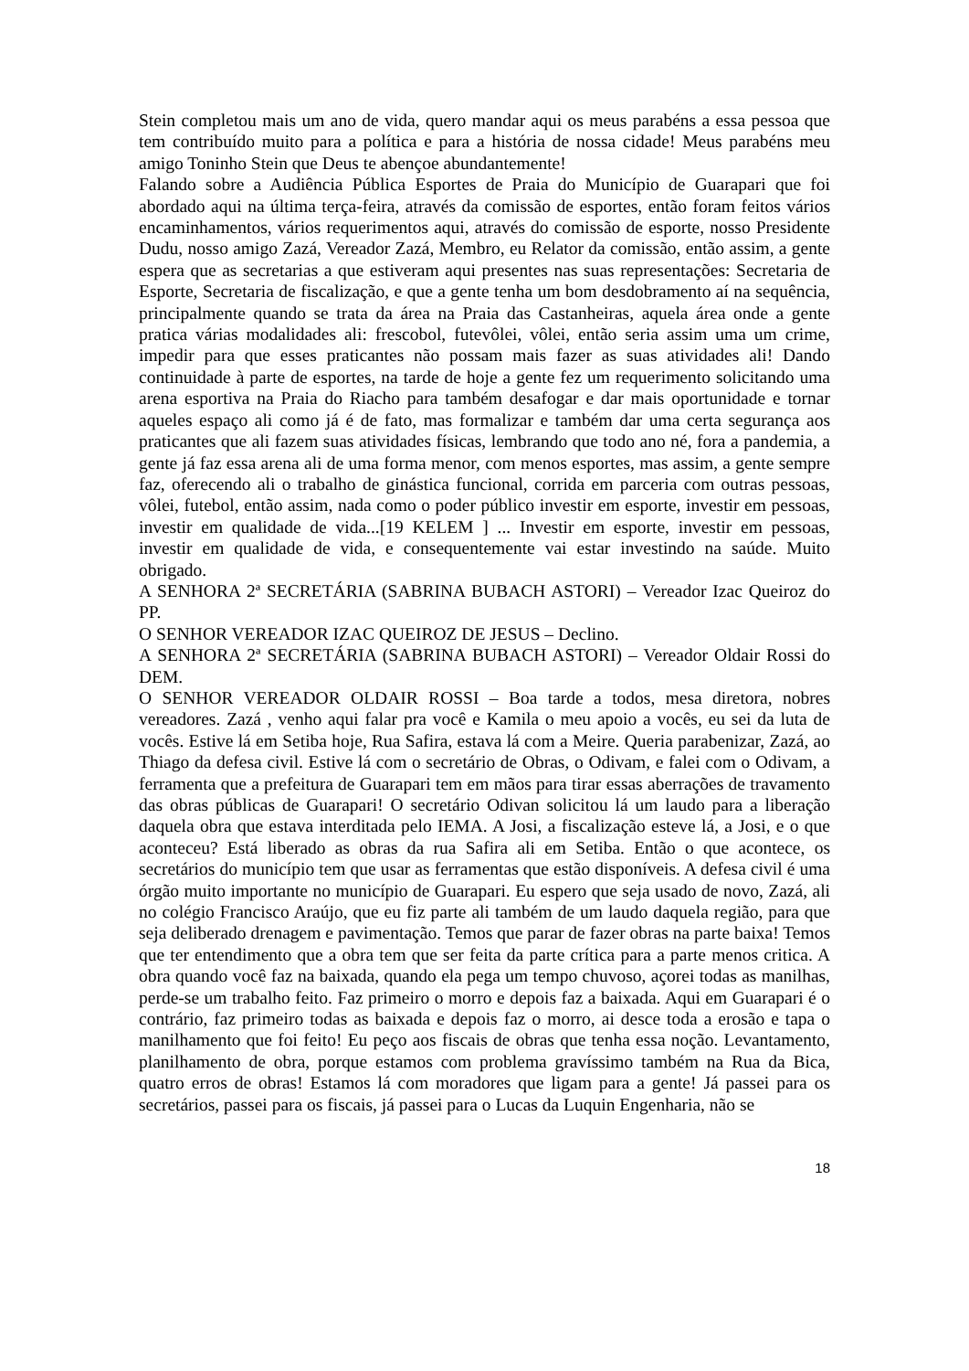Stein completou mais um ano de vida, quero mandar aqui os meus parabéns a essa pessoa que tem contribuído muito para a política e para a história de nossa cidade! Meus parabéns meu amigo Toninho Stein que Deus te abençoe abundantemente!
Falando sobre a Audiência Pública Esportes de Praia do Município de Guarapari que foi abordado aqui na última terça-feira, através da comissão de esportes, então foram feitos vários encaminhamentos, vários requerimentos aqui, através do comissão de esporte, nosso Presidente Dudu, nosso amigo Zazá, Vereador Zazá, Membro, eu Relator da comissão, então assim, a gente espera que as secretarias a que estiveram aqui presentes nas suas representações: Secretaria de Esporte, Secretaria de fiscalização, e que a gente tenha um bom desdobramento aí na sequência, principalmente quando se trata da área na Praia das Castanheiras, aquela área onde a gente pratica várias modalidades ali: frescobol, futevôlei, vôlei, então seria assim uma um crime, impedir para que esses praticantes não possam mais fazer as suas atividades ali! Dando continuidade à parte de esportes, na tarde de hoje a gente fez um requerimento solicitando uma arena esportiva na Praia do Riacho para também desafogar e dar mais oportunidade e tornar aqueles espaço ali como já é de fato, mas formalizar e também dar uma certa segurança aos praticantes que ali fazem suas atividades físicas, lembrando que todo ano né, fora a pandemia, a gente já faz essa arena ali de uma forma menor, com menos esportes, mas assim, a gente sempre faz, oferecendo ali o trabalho de ginástica funcional, corrida em parceria com outras pessoas, vôlei, futebol, então assim, nada como o poder público investir em esporte, investir em pessoas, investir em qualidade de vida...[19 KELEM ] ... Investir em esporte, investir em pessoas, investir em qualidade de vida, e consequentemente vai estar investindo na saúde. Muito obrigado.
A SENHORA 2ª SECRETÁRIA (SABRINA BUBACH ASTORI) – Vereador Izac Queiroz do PP.
O SENHOR VEREADOR IZAC QUEIROZ DE JESUS – Declino.
A SENHORA 2ª SECRETÁRIA (SABRINA BUBACH ASTORI) – Vereador Oldair Rossi do DEM.
O SENHOR VEREADOR OLDAIR ROSSI – Boa tarde a todos, mesa diretora, nobres vereadores. Zazá , venho aqui falar pra você e Kamila o meu apoio a vocês, eu sei da luta de vocês. Estive lá em Setiba hoje, Rua Safira, estava lá com a Meire. Queria parabenizar, Zazá, ao Thiago da defesa civil. Estive lá com o secretário de Obras, o Odivam, e falei com o Odivam, a ferramenta que a prefeitura de Guarapari tem em mãos para tirar essas aberrações de travamento das obras públicas de Guarapari! O secretário Odivan solicitou lá um laudo para a liberação daquela obra que estava interditada pelo IEMA. A Josi, a fiscalização esteve lá, a Josi, e o que aconteceu? Está liberado as obras da rua Safira ali em Setiba. Então o que acontece, os secretários do município tem que usar as ferramentas que estão disponíveis. A defesa civil é uma órgão muito importante no município de Guarapari. Eu espero que seja usado de novo, Zazá, ali no colégio Francisco Araújo, que eu fiz parte ali também de um laudo daquela região, para que seja deliberado drenagem e pavimentação. Temos que parar de fazer obras na parte baixa! Temos que ter entendimento que a obra tem que ser feita da parte crítica para a parte menos critica. A obra quando você faz na baixada, quando ela pega um tempo chuvoso, açorei todas as manilhas, perde-se um trabalho feito. Faz primeiro o morro e depois faz a baixada. Aqui em Guarapari é o contrário, faz primeiro todas as baixada e depois faz o morro, ai desce toda a erosão e tapa o manilhamento que foi feito! Eu peço aos fiscais de obras que tenha essa noção. Levantamento, planilhamento de obra, porque estamos com problema gravíssimo também na Rua da Bica, quatro erros de obras! Estamos lá com moradores que ligam para a gente! Já passei para os secretários, passei para os fiscais, já passei para o Lucas da Luquin Engenharia, não se
18